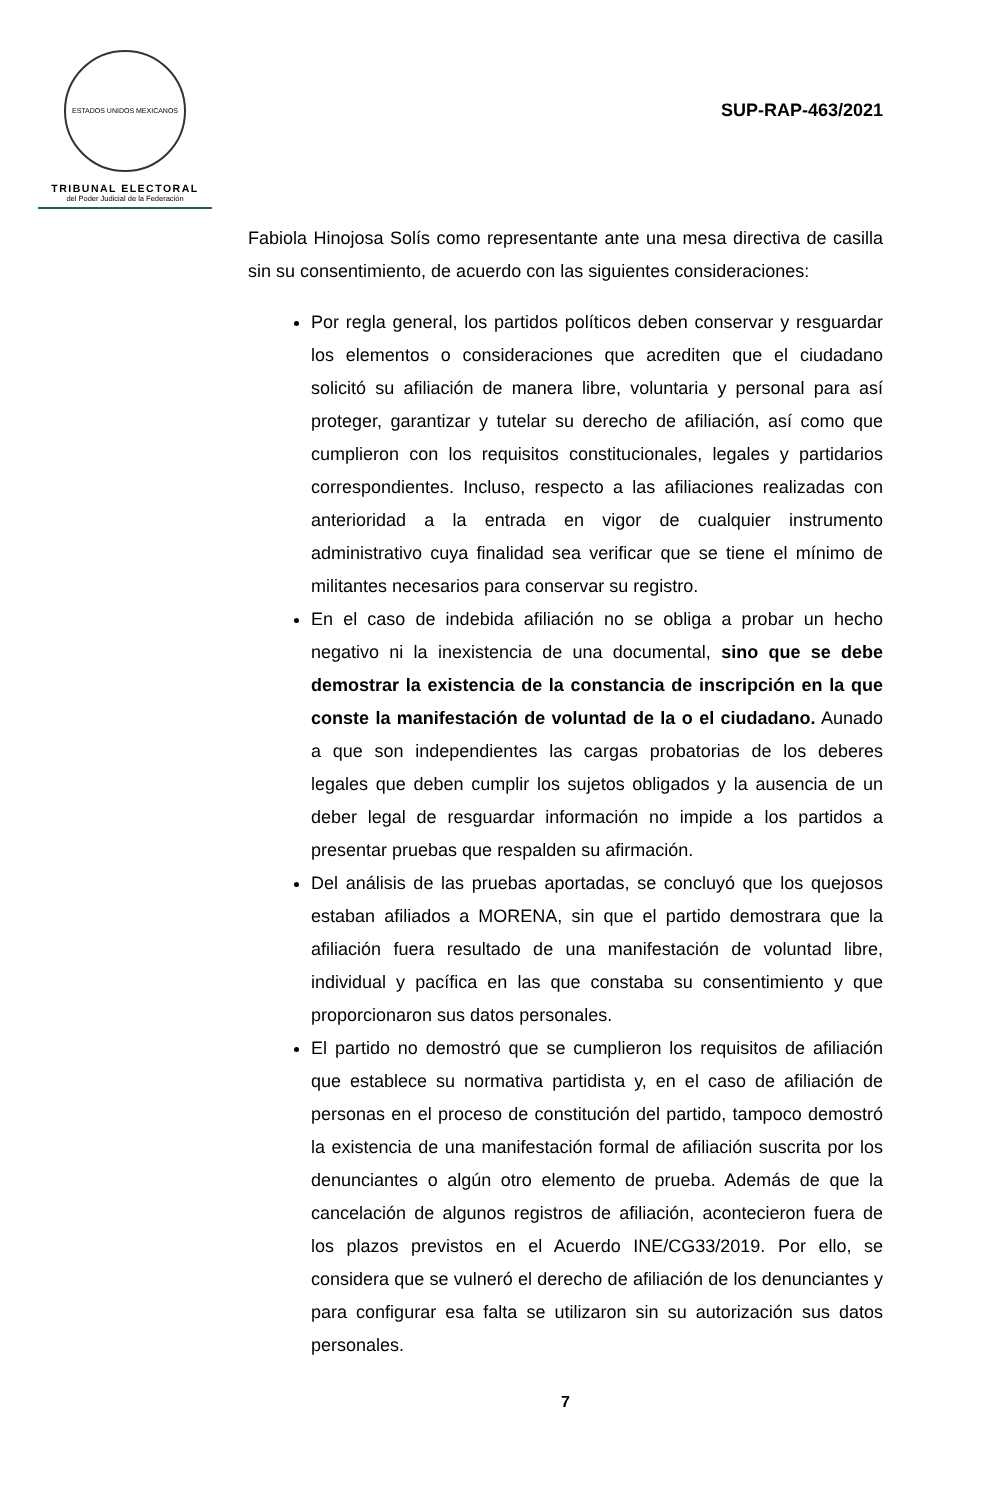ESTADOS UNIDOS MEXICANOS
TRIBUNAL ELECTORAL
del Poder Judicial de la Federación
SUP-RAP-463/2021
Fabiola Hinojosa Solís como representante ante una mesa directiva de casilla sin su consentimiento, de acuerdo con las siguientes consideraciones:
Por regla general, los partidos políticos deben conservar y resguardar los elementos o consideraciones que acrediten que el ciudadano solicitó su afiliación de manera libre, voluntaria y personal para así proteger, garantizar y tutelar su derecho de afiliación, así como que cumplieron con los requisitos constitucionales, legales y partidarios correspondientes. Incluso, respecto a las afiliaciones realizadas con anterioridad a la entrada en vigor de cualquier instrumento administrativo cuya finalidad sea verificar que se tiene el mínimo de militantes necesarios para conservar su registro.
En el caso de indebida afiliación no se obliga a probar un hecho negativo ni la inexistencia de una documental, sino que se debe demostrar la existencia de la constancia de inscripción en la que conste la manifestación de voluntad de la o el ciudadano. Aunado a que son independientes las cargas probatorias de los deberes legales que deben cumplir los sujetos obligados y la ausencia de un deber legal de resguardar información no impide a los partidos a presentar pruebas que respalden su afirmación.
Del análisis de las pruebas aportadas, se concluyó que los quejosos estaban afiliados a MORENA, sin que el partido demostrara que la afiliación fuera resultado de una manifestación de voluntad libre, individual y pacífica en las que constaba su consentimiento y que proporcionaron sus datos personales.
El partido no demostró que se cumplieron los requisitos de afiliación que establece su normativa partidista y, en el caso de afiliación de personas en el proceso de constitución del partido, tampoco demostró la existencia de una manifestación formal de afiliación suscrita por los denunciantes o algún otro elemento de prueba. Además de que la cancelación de algunos registros de afiliación, acontecieron fuera de los plazos previstos en el Acuerdo INE/CG33/2019. Por ello, se considera que se vulneró el derecho de afiliación de los denunciantes y para configurar esa falta se utilizaron sin su autorización sus datos personales.
7